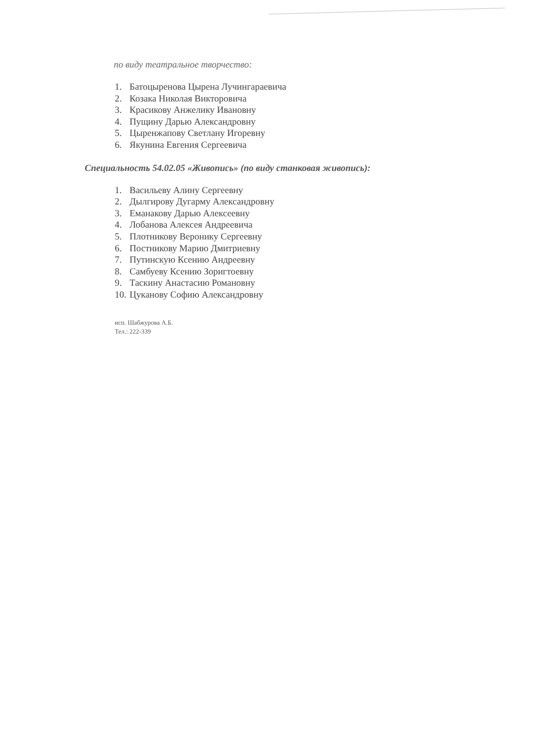по виду театральное творчество:
1. Батоцыренова Цырена Лучингараевича
2. Козака Николая Викторовича
3. Красикову Анжелику Ивановну
4. Пущину Дарью Александровну
5. Цыренжапову Светлану Игоревну
6. Якунина Евгения Сергеевича
Специальность 54.02.05 «Живопись» (по виду станковая живопись):
1. Васильеву Алину Сергеевну
2. Дылгирову Дугарму Александровну
3. Еманакову Дарью Алексеевну
4. Лобанова Алексея Андреевича
5. Плотникову Веронику Сергеевну
6. Постникову Марию Дмитриевну
7. Путинскую Ксению Андреевну
8. Самбуеву Ксению Зоригтоевну
9. Таскину Анастасию Романовну
10. Цуканову Софию Александровну
исп. Шабжурова А.Б.
Тел.: 222-339